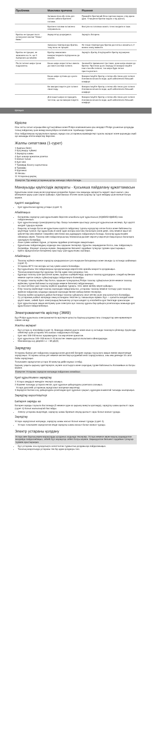| Проблема | Можлива причина | Рішення |
| --- | --- | --- |
| | Залишки піни або гелю для гоління забили бритвені головки. | Промийте бритвений блок гарячою водою з-під крана (див. 'Очищення бритви водою з-під крана'). |
| | Бритвені головки вставлено неправильно. | Виступи на головках мають точно входити в пази. |
| Бритва не працює після натискання кнопки "Увімк./Вимк." | Акумулятор розрядився. | Зарядіть батарею. |
| | Зависока температура бритви, тому вона не працює. | Як тільки температура бритви достатньо знизиться, її можна знову вмикати. |
| Бритва не працює, не зважаючи на те, що її під'єднано до мережі. | Бритву неможливо використовувати під'єднаною до мережі. | Зарядіть бритву й від'єднайте бритву від мережі. |
| Після гоління шкіра трохи подразнена. | Ваша шкіра недостатньо звикла до нової системи гоління. | Занекайте привикання три тижні, доки шкіра звикне до бритви. Протягом цього періоду не використовуйте інші способи гоління, так шкіра буде легше пристосуватися. |
| | Ваша шкіра чутлива до сухого гоління. | Використовуйте бритву з гелем або піною для гоління й великою кількістю води, щоб забезпечити більший комфорт. |
| | Ви використовуєте для гоління лише воду. | Використовуйте бритву з гелем або піною для гоління й великою кількістю води, щоб забезпечити більший комфорт. |
| | Для вашої шкіри не підходить тип піни, що ви використовуєте. | Використовуйте бритву з гелем або піною для гоління й великою кількістю води, щоб забезпечити більший комфорт. |
Қазақша
Кіріспе
Осы затты сатып алуыңызбен құттықтаймыз және Philips компаниясына қош келдіңіз! Philips ұсынатын қолдауды толық пайдалану үшін өнімді www.philips.com/welcome торабында тіркеңіз.
Осы пайдаланушы нұсқаулығын оқыңыз, мұнда осы устараның мүмкіндіктері туралы ақпарат және қырынуды оңай әрі жағымды ететін кеңестер берілген.
Жалпы сипаттама (1-сурет)
1 Қырғыш бөлігі
2 Қосу/өшіру түймесі
3 Зарядтау шамы
4 Қыл шашқа арналған розетка
5 Шағын тығын
6 Қуат көзі
7 Тримерді босату сырғытпасы
8 Триммер
9 Қорғаныс
10 Кескіш
11 Устаралық қақпақ
Ескертпе: Тур немірі устараның артқы жағында табуға болады.
Манауызды қауіпсіздік ақпараты - Қосымша пайдалану құжаттамасын
Құрылғыны және оның аксессуарларын қолданбас бұрын осы маңызды ақпаратты мұқият оқып шығып, оны келешекте қарау үшін сақтап қойыңыз. Қамтамасыз етілген аксессуарлар әр түрлі өнімдер үшін өзгеше болуы мүмкін.
Қауіпті жағдайлар
Қуат құрылғысын құрғақ ұстаңыз (сурет 2).
Абайлаңыз
Батареяны зарядтау үшін құрылғымен берілген алынбалы қуат құрылғысын (HQ8505/HQ8505) ғана пайдаланыңыз.
Қуат құрылғысында трансформатор бар. Басқа тығынмен ауыстыру үшін қуат құрылғысын кеспеңіз, бұл қауіпті жағдай тудыруы мүмкін.
Бақылау астында болса не құрылғыны қауіпсіз пайдалану туралы нұсқаулар алған болса және байланысты қауіптерді түсінсе, бұл құрылғыны 8 және одан жоғары жастағы балаларға және дене, сезу немесе ақыл-ой қабілеттері кем немесе тәжірибесі мен білімі жоқ адамдарға пайдалануға болады. Балалар құрылғымен ойнамауы керек. Тазалау мен пайдаланушылық техникалық қызмет көрсетуі көрсетуін бақылаусыз балаларға орындауға болмайды.
Ағын сумен шаймас бұрын, устараны әрдайым розеткадан ажыратыңыз.
Құрылғыны пайдаланудың алдында оны әрқашан тексеріңіз. Құрылғы зақымданған болса, оны пайдалануға болмайды. Жарақат алынуы мүмкін. Зақымданған бөлшекті әрдайым түпнұсқа түрімен ауыстырыңыз.
Қайта зарядталатын батареяны ауыстыру үшін құрылғыны ашпаңыз.
Абайлаңыз
Тазалау жүйесін немесе зарядтау қондырмасын суға ешқашан батырмаңыз және ағынды су астында шаймаңыз (сурет 2).
Устараны 60°С-тан жоғары ыстық сумен шаюға болмайды.
Бұл құрылғыны тек пайдаланушы нұсқаулығында көрсетілген арнайы мақсатта қолданыңыз.
Тазалық мақсатында бұл құралды тек бір адам ғана қолдануы тиіс.
Құралды тазалау үшін қысылған ауаны, қырғыш шүберектерді, қырғыш тазалау құралдарын, сондай-ақ бензин немесе ацетон сияқты сұйықтықтарды пайдалануға болмайды.
Устарада тазалау жүйесі бар болса, әрқашан түпнұсқалық Philips тазалау сұйықтығын (елге немесе тазалау жүйесінің түріне байланысты картридж немесе бөтелке) пайдаланыңыз.
Су ағып кетпеуі үшін тазалау жүйесін әрдайым тұрақты, тегіс жене көлбеу жерге қойыңыз.
Егер тазалау жүйесінде тазалау картриджі пайдаланылса, устараны тазалау немесе толтыру үшін тазалау жүйесін пайдалану алдында әрқашан картридж бөліне жабық екенін тексеріңіз.
Тазалау жүйесі қолдануға дайын болғанда тазалау сұйықтығы ағып кетпеу үшін оны қозғалтуға болмайды.
Су устараның шайып жатқанда оның астындағы тесіктен су тамшылауы мүмкін. Бұл — қалыпты жағдай және қауіпті емес, себебі бүкіл электрондық бөлшектер устара ішіндегі су өткізбейтін қуат бөлігінде орналасқан.
Қуат құрылғысына зақым келтірмеу үшін электрлік ауа тазалау құралы бар қабырға розеткалары жанында қуат құрылғысын пайдаланбаңыз.
Электромагниттік өрістер (ЭМӨ)
Бұл Philips құрылғысы электромагниттік өрістерге қатысты барлық қолданыстағы стандарттар мен ережелерге сәйкес келеді.
Жалпы ақпарат
Бұл устара су өткізбейді (сурет 3). Ваннада немесе душта және ағын су астында тазалауға үйлеседі. Қауіпсіздік себептері үшін устараны тек сымсыз пайдалануға болады.
Қуат көзі 100-240 вольт ауқымындағы ток көрсеткіне арналған.
Қуат құрылғысы 100–240 вольтті 24 вольттен төмен қауіпсіз вольтажға айналдырады.
Максималды шу деңгейі: Lc = 69 дБ(А)
Зарядтау
Устараны бірінші рет пайдалану алдында және дисплей батарея заряды таусылуға жақын екенін көрсеткенде зарядтаңыз. Устараны алғаш рет немесе көптен бері қолданбай келіп зарядталмаса, оны кем дегенде 10 сағат бойы зарядтаңыз.
Толығымен зарядталған устара 30 минутқа дейін жұмыс істейді.
Қырыну уақыты қырыну әдеттеріңізге, жүзеге асатт­ыруға және сақалдың түріне байланысты болмаевын аз болуы мүмкін.
Ескертпе: Устараны зарядтап жатқанда пайдалана алмайсыз.
Қуат құрылғымен зарядтау
1 Устара сөндірулі екендігін тексеріп алыңыз.
2 Кішкене тығынды устараға енгізіп, қуат құралын қабырғадағы розеткаға салыңыз.
Устара дисплейі устараның зарядталып жатқанын көрсетеді.
3 Зарядтап болған соң, қабырғадағы розеткадан қуат құралын суырып, құралдан кішкентай тығынды шығарыңыз.
Зарядтау көрсеткіштері
Батарея заряды аз
Батарея заряды таусыла бастағанда (5 немесе одан аз қырыну минуты қалғанда), зарядтау шамы қызғылт сары (сурет 4) болып жыпылықтай бастайды.
Электр устараны өшіргенде, зарядтау шамы бірнеше секунд қызғылт сары болып жанып тұрады.
Зарядтау
Устара зарядталып жатқанда, зарядтау шамы жасыл болып жанып тұрады (сурет 4).
Устара толығымен зарядталған кезде зарядтау шамы жасыл болып жанып тұрады.
Электр устараны қолдану
Устара мен барлық керек-жарақтарды қолданыс алдында тексеріңіз. Устара немесе керек-жарақ зақымдалған жағдайда пайдаланбаңыз, себебі бұл жарақатқа себеп болуы мүмкін. Зақымдалған бөлшекті әрдайым түпнұсқа түрімен ауыстырыңыз.
Бұл устараны осы нұсқаулықта сипатталған тұрмыстық қолданысқа пайдаланыңыз.
Тазалық мақсатында устараны тек бір адам қолдануы тиіс.